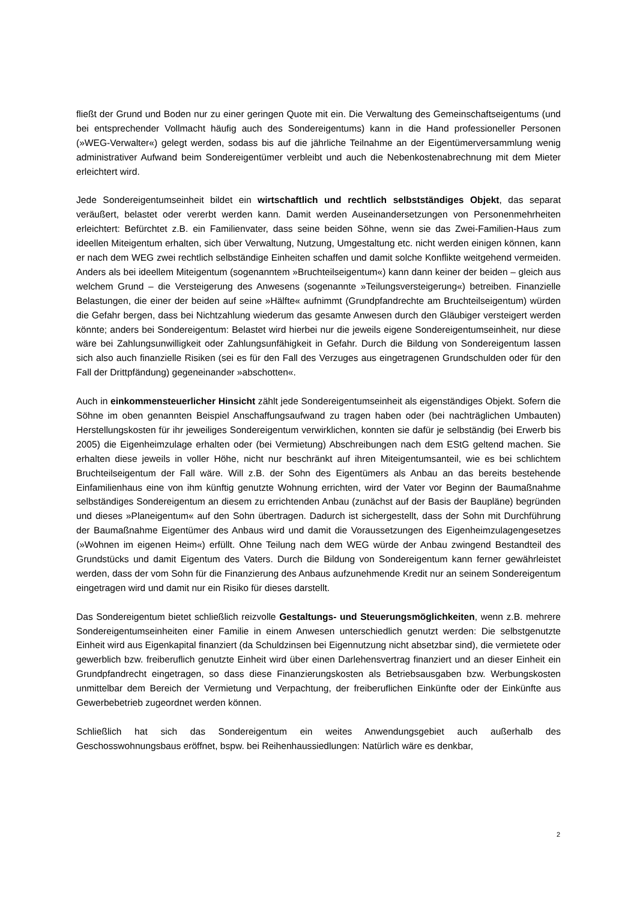fließt der Grund und Boden nur zu einer geringen Quote mit ein. Die Verwaltung des Gemeinschaftseigentums (und bei entsprechender Vollmacht häufig auch des Sondereigentums) kann in die Hand professioneller Personen (»WEG-Verwalter«) gelegt werden, sodass bis auf die jährliche Teilnahme an der Eigentümerversammlung wenig administrativer Aufwand beim Sondereigentümer verbleibt und auch die Nebenkostenabrechnung mit dem Mieter erleichtert wird.
Jede Sondereigentumseinheit bildet ein wirtschaftlich und rechtlich selbstständiges Objekt, das separat veräußert, belastet oder vererbt werden kann. Damit werden Auseinandersetzungen von Personenmehrheiten erleichtert: Befürchtet z.B. ein Familienvater, dass seine beiden Söhne, wenn sie das Zwei-Familien-Haus zum ideellen Miteigentum erhalten, sich über Verwaltung, Nutzung, Umgestaltung etc. nicht werden einigen können, kann er nach dem WEG zwei rechtlich selbständige Einheiten schaffen und damit solche Konflikte weitgehend vermeiden. Anders als bei ideellem Miteigentum (sogenanntem »Bruchteilseigentum«) kann dann keiner der beiden – gleich aus welchem Grund – die Versteigerung des Anwesens (sogenannte »Teilungsversteigerung«) betreiben. Finanzielle Belastungen, die einer der beiden auf seine »Hälfte« aufnimmt (Grundpfandrechte am Bruchteilseigentum) würden die Gefahr bergen, dass bei Nichtzahlung wiederum das gesamte Anwesen durch den Gläubiger versteigert werden könnte; anders bei Sondereigentum: Belastet wird hierbei nur die jeweils eigene Sondereigentumseinheit, nur diese wäre bei Zahlungsunwilligkeit oder Zahlungsunfähigkeit in Gefahr. Durch die Bildung von Sondereigentum lassen sich also auch finanzielle Risiken (sei es für den Fall des Verzuges aus eingetragenen Grundschulden oder für den Fall der Drittpfändung) gegeneinander »abschotten«.
Auch in einkommensteuerlicher Hinsicht zählt jede Sondereigentumseinheit als eigenständiges Objekt. Sofern die Söhne im oben genannten Beispiel Anschaffungsaufwand zu tragen haben oder (bei nachträglichen Umbauten) Herstellungskosten für ihr jeweiliges Sondereigentum verwirklichen, konnten sie dafür je selbständig (bei Erwerb bis 2005) die Eigenheimzulage erhalten oder (bei Vermietung) Abschreibungen nach dem EStG geltend machen. Sie erhalten diese jeweils in voller Höhe, nicht nur beschränkt auf ihren Miteigentumsanteil, wie es bei schlichtem Bruchteilseigentum der Fall wäre. Will z.B. der Sohn des Eigentümers als Anbau an das bereits bestehende Einfamilienhaus eine von ihm künftig genutzte Wohnung errichten, wird der Vater vor Beginn der Baumaßnahme selbständiges Sondereigentum an diesem zu errichtenden Anbau (zunächst auf der Basis der Baupläne) begründen und dieses »Planeigentum« auf den Sohn übertragen. Dadurch ist sichergestellt, dass der Sohn mit Durchführung der Baumaßnahme Eigentümer des Anbaus wird und damit die Voraussetzungen des Eigenheimzulagengesetzes (»Wohnen im eigenen Heim«) erfüllt. Ohne Teilung nach dem WEG würde der Anbau zwingend Bestandteil des Grundstücks und damit Eigentum des Vaters. Durch die Bildung von Sondereigentum kann ferner gewährleistet werden, dass der vom Sohn für die Finanzierung des Anbaus aufzunehmende Kredit nur an seinem Sondereigentum eingetragen wird und damit nur ein Risiko für dieses darstellt.
Das Sondereigentum bietet schließlich reizvolle Gestaltungs- und Steuerungsmöglichkeiten, wenn z.B. mehrere Sondereigentumseinheiten einer Familie in einem Anwesen unterschiedlich genutzt werden: Die selbstgenutzte Einheit wird aus Eigenkapital finanziert (da Schuldzinsen bei Eigennutzung nicht absetzbar sind), die vermietete oder gewerblich bzw. freiberuflich genutzte Einheit wird über einen Darlehensvertrag finanziert und an dieser Einheit ein Grundpfandrecht eingetragen, so dass diese Finanzierungskosten als Betriebsausgaben bzw. Werbungskosten unmittelbar dem Bereich der Vermietung und Verpachtung, der freiberuflichen Einkünfte oder der Einkünfte aus Gewerbebetrieb zugeordnet werden können.
Schließlich hat sich das Sondereigentum ein weites Anwendungsgebiet auch außerhalb des Geschosswohnungsbaus eröffnet, bspw. bei Reihenhaussiedlungen: Natürlich wäre es denkbar,
2